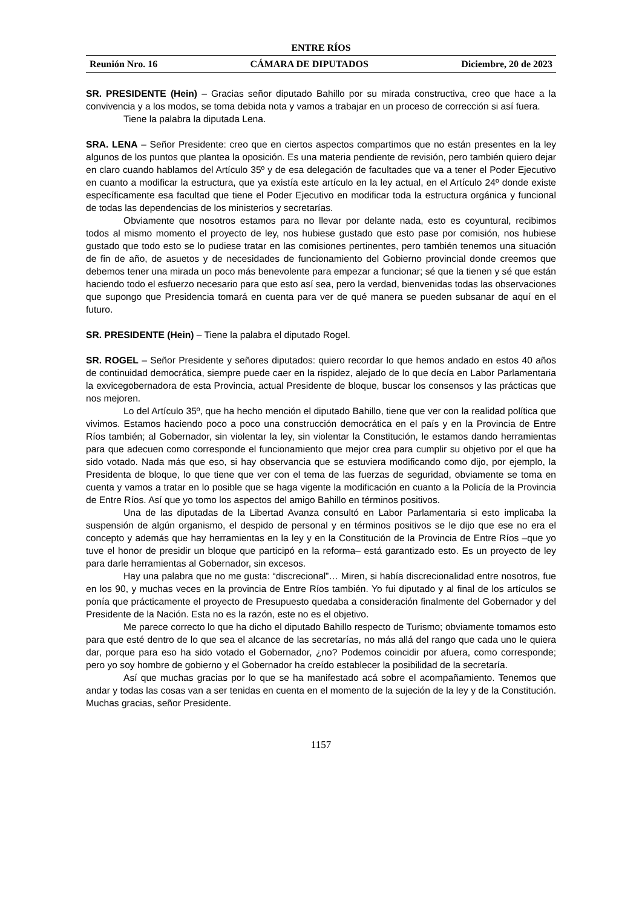ENTRE RÍOS
Reunión Nro. 16 CÁMARA DE DIPUTADOS Diciembre, 20 de 2023
SR. PRESIDENTE (Hein) – Gracias señor diputado Bahillo por su mirada constructiva, creo que hace a la convivencia y a los modos, se toma debida nota y vamos a trabajar en un proceso de corrección si así fuera.
Tiene la palabra la diputada Lena.
SRA. LENA – Señor Presidente: creo que en ciertos aspectos compartimos que no están presentes en la ley algunos de los puntos que plantea la oposición. Es una materia pendiente de revisión, pero también quiero dejar en claro cuando hablamos del Artículo 35º y de esa delegación de facultades que va a tener el Poder Ejecutivo en cuanto a modificar la estructura, que ya existía este artículo en la ley actual, en el Artículo 24º donde existe específicamente esa facultad que tiene el Poder Ejecutivo en modificar toda la estructura orgánica y funcional de todas las dependencias de los ministerios y secretarías.
Obviamente que nosotros estamos para no llevar por delante nada, esto es coyuntural, recibimos todos al mismo momento el proyecto de ley, nos hubiese gustado que esto pase por comisión, nos hubiese gustado que todo esto se lo pudiese tratar en las comisiones pertinentes, pero también tenemos una situación de fin de año, de asuetos y de necesidades de funcionamiento del Gobierno provincial donde creemos que debemos tener una mirada un poco más benevolente para empezar a funcionar; sé que la tienen y sé que están haciendo todo el esfuerzo necesario para que esto así sea, pero la verdad, bienvenidas todas las observaciones que supongo que Presidencia tomará en cuenta para ver de qué manera se pueden subsanar de aquí en el futuro.
SR. PRESIDENTE (Hein) – Tiene la palabra el diputado Rogel.
SR. ROGEL – Señor Presidente y señores diputados: quiero recordar lo que hemos andado en estos 40 años de continuidad democrática, siempre puede caer en la rispidez, alejado de lo que decía en Labor Parlamentaria la exvicegobernadora de esta Provincia, actual Presidente de bloque, buscar los consensos y las prácticas que nos mejoren.
Lo del Artículo 35º, que ha hecho mención el diputado Bahillo, tiene que ver con la realidad política que vivimos. Estamos haciendo poco a poco una construcción democrática en el país y en la Provincia de Entre Ríos también; al Gobernador, sin violentar la ley, sin violentar la Constitución, le estamos dando herramientas para que adecuen como corresponde el funcionamiento que mejor crea para cumplir su objetivo por el que ha sido votado. Nada más que eso, si hay observancia que se estuviera modificando como dijo, por ejemplo, la Presidenta de bloque, lo que tiene que ver con el tema de las fuerzas de seguridad, obviamente se toma en cuenta y vamos a tratar en lo posible que se haga vigente la modificación en cuanto a la Policía de la Provincia de Entre Ríos. Así que yo tomo los aspectos del amigo Bahillo en términos positivos.
Una de las diputadas de la Libertad Avanza consultó en Labor Parlamentaria si esto implicaba la suspensión de algún organismo, el despido de personal y en términos positivos se le dijo que ese no era el concepto y además que hay herramientas en la ley y en la Constitución de la Provincia de Entre Ríos –que yo tuve el honor de presidir un bloque que participó en la reforma– está garantizado esto. Es un proyecto de ley para darle herramientas al Gobernador, sin excesos.
Hay una palabra que no me gusta: “discrecional”… Miren, si había discrecionalidad entre nosotros, fue en los 90, y muchas veces en la provincia de Entre Ríos también. Yo fui diputado y al final de los artículos se ponía que prácticamente el proyecto de Presupuesto quedaba a consideración finalmente del Gobernador y del Presidente de la Nación. Esta no es la razón, este no es el objetivo.
Me parece correcto lo que ha dicho el diputado Bahillo respecto de Turismo; obviamente tomamos esto para que esté dentro de lo que sea el alcance de las secretarías, no más allá del rango que cada uno le quiera dar, porque para eso ha sido votado el Gobernador, ¿no? Podemos coincidir por afuera, como corresponde; pero yo soy hombre de gobierno y el Gobernador ha creído establecer la posibilidad de la secretaría.
Así que muchas gracias por lo que se ha manifestado acá sobre el acompañamiento. Tenemos que andar y todas las cosas van a ser tenidas en cuenta en el momento de la sujeción de la ley y de la Constitución. Muchas gracias, señor Presidente.
1157